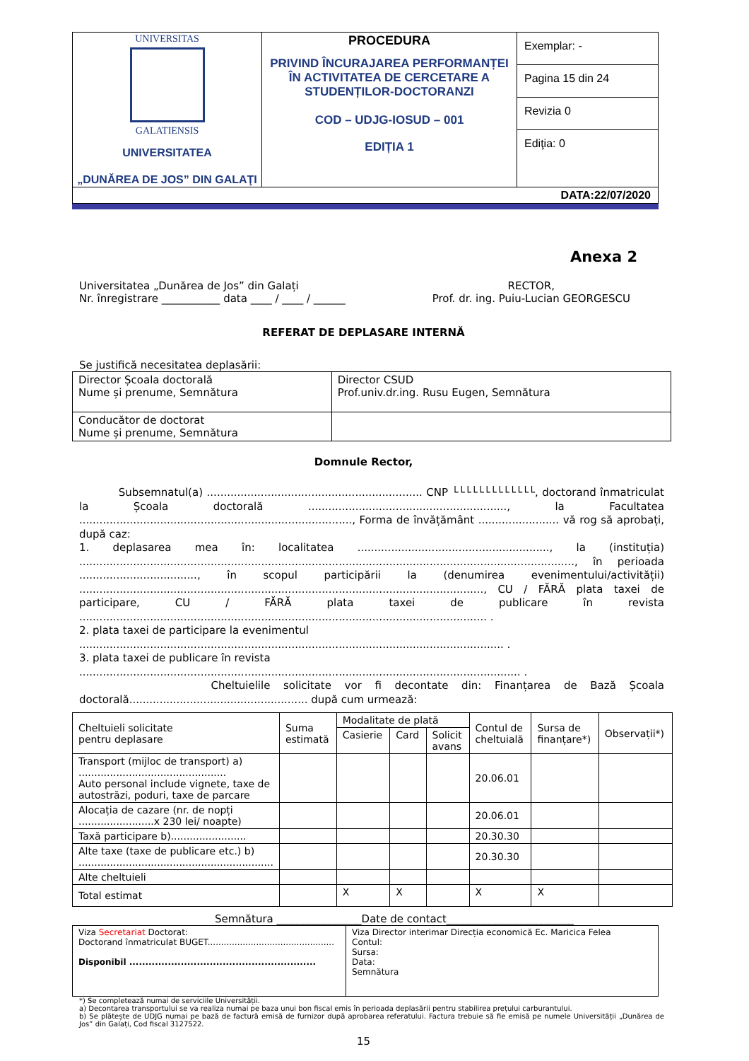| UNIVERSITAS GALATIENSIS UNIVERSITATEA „DUNĂREA DE JOS” DIN GALAŢI | PROCEDURA PRIVIND ÎNCURAJAREA PERFORMANȚEI ÎN ACTIVITATEA DE CERCETARE A STUDENȚILOR-DOCTORANZI COD – UDJG-IOSUD – 001 EDIȚIA 1 | Exemplar: - |
| | | Pagina 15 din 24 |
| | | Revizia 0 |
| | | Ediţia: 0 |
| DATA:22/07/2020 | | |
Anexa 2
Universitatea „Dunărea de Jos” din Galați
Nr. înregistrare ___________ data ____ / ____ / ______
RECTOR,
Prof. dr. ing. Puiu-Lucian GEORGESCU
REFERAT DE DEPLASARE INTERNĂ
Se justifică necesitatea deplasării:
| Director Școala doctorală Nume și prenume, Semnătura | Director CSUD Prof.univ.dr.ing. Rusu Eugen, Semnătura |
| Conducător de doctorat Nume și prenume, Semnătura | |
Domnule Rector,
Subsemnatul(a) ................................................................ CNP └└└└└└└└└└└└└, doctorand înmatriculat la Școala doctorală ..........................................................., la Facultatea ................................................................................., Forma de învățământ ........................ vă rog să aprobați, după caz:
1. deplasarea mea în: localitatea ........................................................., la (instituția) ..................................................................................................................................................., în perioada ..................................., în scopul participării la (denumirea evenimentului/activității) ........................................................................................................................, CU / FĂRĂ plata taxei de participare, CU / FĂRĂ plata taxei de publicare în revista ......................................................................................................................... .
2. plata taxei de participare la evenimentul
.............................................................................................................................. .
3. plata taxei de publicare în revista
................................................................................................................................... .
Cheltuielile solicitate vor fi decontate din: Finanțarea de Bază Școala doctorală..................................................... după cum urmează:
| Cheltuieli solicitate pentru deplasare | Suma estimată | Modalitate de plată | | | Contul de cheltuială | Sursa de finanțare*) | Observații*) |
| | | Casierie | Card | Solicit avans | | | |
| Transport (mijloc de transport) a) ............................................... Auto personal include vignete, taxe de autostrăzi, poduri, taxe de parcare | | | | | 20.06.01 | | |
| Alocația de cazare (nr. de nopți ........................x 230 lei/ noapte) | | | | | 20.06.01 | | |
| Taxă participare b)........................ | | | | | 20.30.30 | | |
| Alte taxe (taxe de publicare etc.) b) .............................................................. | | | | | 20.30.30 | | |
| Alte cheltuieli | | | | | | | |
| Total estimat | | X | X | | X | X | |
Semnătura ________________Date de contact________________________
| Viza Secretariat Doctorat: Doctorand înmatriculat BUGET............................................... Disponibil .......................................................... | Viza Director interimar Direcția economică Ec. Maricica Felea Contul: Sursa: Data: Semnătura |
*) Se completează numai de serviciile Universității.
a) Decontarea transportului se va realiza numai pe baza unui bon fiscal emis în perioada deplasării pentru stabilirea prețului carburantului.
b) Se plătește de UDJG numai pe bază de factură emisă de furnizor după aprobarea referatului. Factura trebuie să fie emisă pe numele Universității „Dunărea de Jos” din Galați, Cod fiscal 3127522.
15